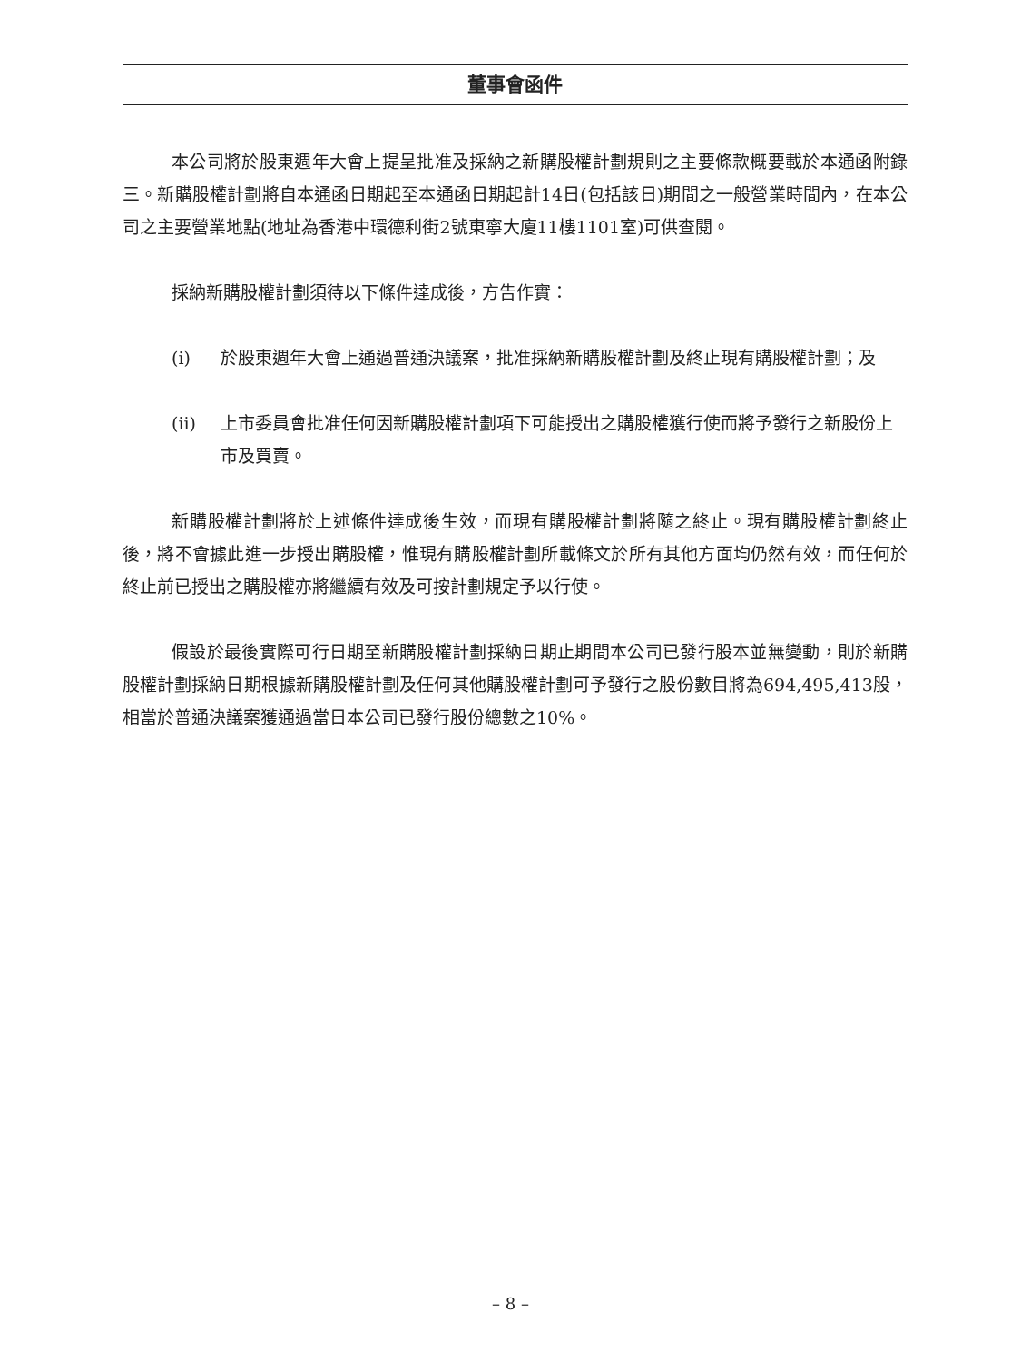董事會函件
本公司將於股東週年大會上提呈批准及採納之新購股權計劃規則之主要條款概要載於本通函附錄三。新購股權計劃將自本通函日期起至本通函日期起計14日(包括該日)期間之一般營業時間內，在本公司之主要營業地點(地址為香港中環德利街2號東寧大廈11樓1101室)可供查閱。
採納新購股權計劃須待以下條件達成後，方告作實：
(i) 於股東週年大會上通過普通決議案，批准採納新購股權計劃及終止現有購股權計劃；及
(ii) 上市委員會批准任何因新購股權計劃項下可能授出之購股權獲行使而將予發行之新股份上市及買賣。
新購股權計劃將於上述條件達成後生效，而現有購股權計劃將隨之終止。現有購股權計劃終止後，將不會據此進一步授出購股權，惟現有購股權計劃所載條文於所有其他方面均仍然有效，而任何於終止前已授出之購股權亦將繼續有效及可按計劃規定予以行使。
假設於最後實際可行日期至新購股權計劃採納日期止期間本公司已發行股本並無變動，則於新購股權計劃採納日期根據新購股權計劃及任何其他購股權計劃可予發行之股份數目將為694,495,413股，相當於普通決議案獲通過當日本公司已發行股份總數之10%。
– 8 –